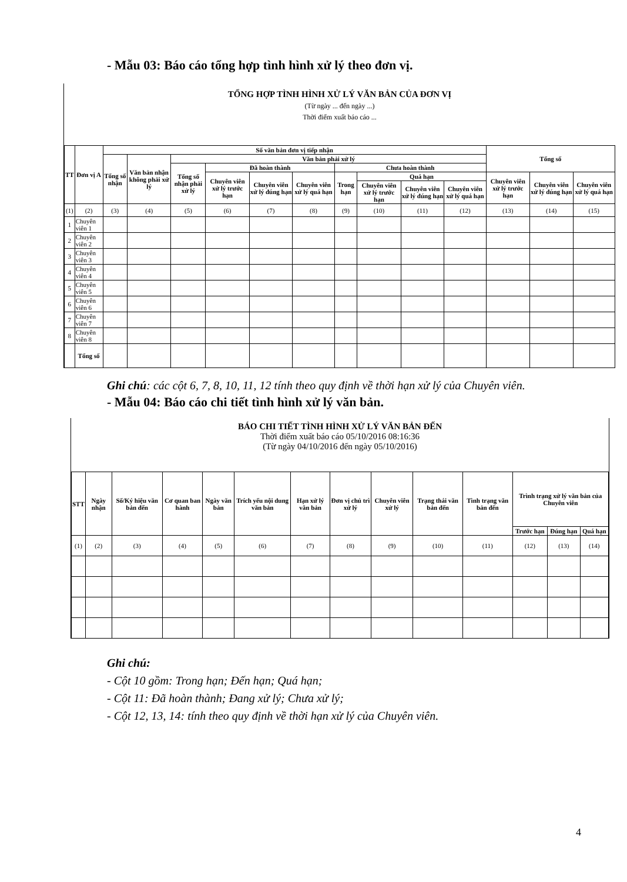- Mẫu 03: Báo cáo tổng hợp tình hình xử lý theo đơn vị.
TỔNG HỢP TÌNH HÌNH XỬ LÝ VĂN BẢN CỦA ĐƠN VỊ
(Từ ngày ... đến ngày ...)
Thời điểm xuất báo cáo ...
| TT | Đơn vị A | Số văn bản đơn vị tiếp nhận | | | | | | | | | | Tổng số | | |
| --- | --- | --- | --- | --- | --- | --- | --- | --- | --- | --- | --- | --- | --- | --- |
| | | Tổng số nhận | Văn bản nhận không phải xử lý | Văn bản phải xử lý | | | | | | | | | | |
| | | | | Tổng số nhận phải xử lý | Đã hoàn thành | | | Chưa hoàn thành | | | | | | |
| | | | | | Chuyên viên xử lý trước hạn | Chuyên viên xử lý đúng hạn | Chuyên viên xử lý quá hạn | Trong hạn | Quá hạn | | | Chuyên viên xử lý trước hạn | Chuyên viên xử lý đúng hạn | Chuyên viên xử lý quá hạn |
| | | | | | | | | | Chuyên viên xử lý trước hạn | Chuyên viên xử lý đúng hạn | Chuyên viên xử lý quá hạn | | | |
| (1) | (2) | (3) | (4) | (5) | (6) | (7) | (8) | (9) | (10) | (11) | (12) | (13) | (14) | (15) |
| 1 | Chuyên viên 1 | | | | | | | | | | | | | |
| 2 | Chuyên viên 2 | | | | | | | | | | | | | |
| 3 | Chuyên viên 3 | | | | | | | | | | | | | |
| 4 | Chuyên viên 4 | | | | | | | | | | | | | |
| 5 | Chuyên viên 5 | | | | | | | | | | | | | |
| 6 | Chuyên viên 6 | | | | | | | | | | | | | |
| 7 | Chuyên viên 7 | | | | | | | | | | | | | |
| 8 | Chuyên viên 8 | | | | | | | | | | | | | |
| | Tổng số | | | | | | | | | | | | | |
Ghi chú: các cột 6, 7, 8, 10, 11, 12 tính theo quy định về thời hạn xử lý của Chuyên viên.
- Mẫu 04: Báo cáo chi tiết tình hình xử lý văn bản.
BÁO CHI TIẾT TÌNH HÌNH XỬ LÝ VĂN BẢN ĐẾN
Thời điểm xuất báo cáo 05/10/2016 08:16:36
(Từ ngày 04/10/2016 đến ngày 05/10/2016)
| STT | Ngày nhận | Số/Ký hiệu văn bản đến | Cơ quan ban hành | Ngày văn bản | Trích yếu nội dung văn bản | Hạn xử lý văn bản | Đơn vị chủ trì xử lý | Chuyên viên xử lý | Trạng thái văn bản đến | Tình trạng văn bản đến | Trình trạng xử lý văn bản của Chuyên viên | | |
| --- | --- | --- | --- | --- | --- | --- | --- | --- | --- | --- | --- | --- | --- |
| | | | | | | | | | | | Trước hạn | Đúng hạn | Quá hạn |
| (1) | (2) | (3) | (4) | (5) | (6) | (7) | (8) | (9) | (10) | (11) | (12) | (13) | (14) |
Ghi chú:
- Cột 10 gồm: Trong hạn; Đến hạn; Quá hạn;
- Cột 11: Đã hoàn thành; Đang xử lý; Chưa xử lý;
- Cột 12, 13, 14: tính theo quy định về thời hạn xử lý của Chuyên viên.
4